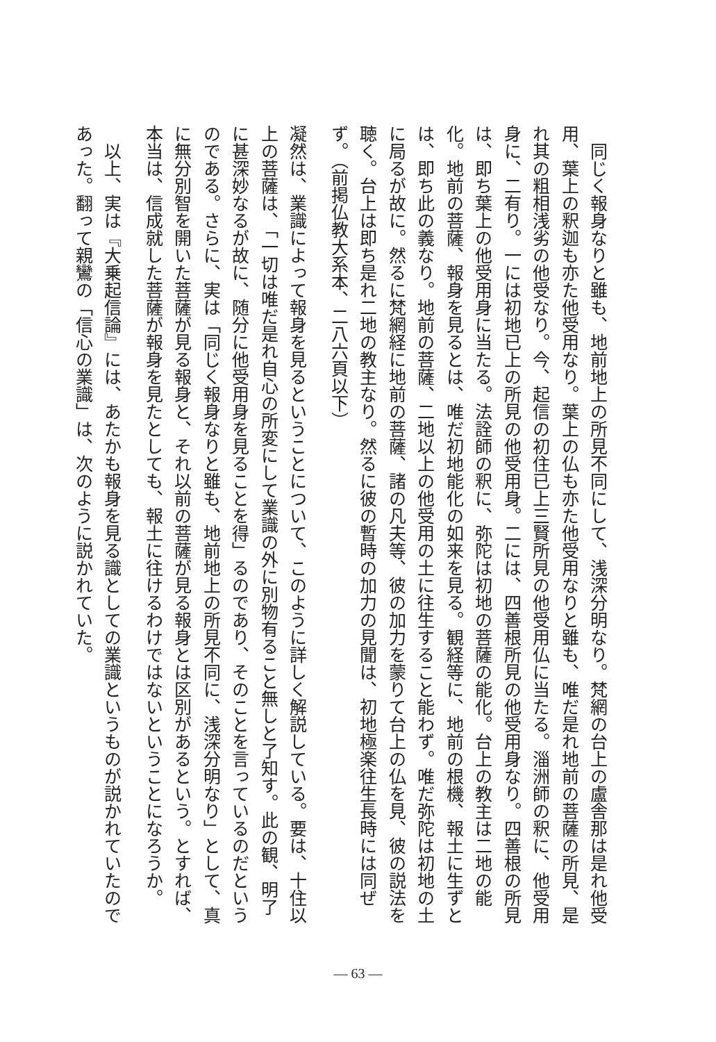同じく報身なりと雖も、地前地上の所見不同にして、浅深分明なり。梵網の台上の盧舎那は是れ他受用、葉上の釈迦も亦た他受用なり。葉上の仏も亦た他受用なりと雖も、唯だ是れ地前の菩薩の所見、是れ其の粗相浅劣の他受なり。今、起信の初住已上三賢所見の他受用仏に当たる。淄洲師の釈に、他受用身に、二有り。一には初地已上の所見の他受用身。二には、四善根所見の他受用身なり。四善根の所見は、即ち葉上の他受用身に当たる。法詮師の釈に、弥陀は初地の菩薩の能化。台上の教主は二地の能化。地前の菩薩、報身を見るとは、唯だ初地能化の如来を見る。観経等に、地前の根機、報土に生ずとは、即ち此の義なり。地前の菩薩、二地以上の他受用の土に往生すること能わず。唯だ弥陀は初地の土に局るが故に。然るに梵網経に地前の菩薩、諸の凡夫等、彼の加力を蒙りて台上の仏を見、彼の説法を聴く。台上は即ち是れ二地の教主なり。然るに彼の暫時の加力の見聞は、初地極楽往生長時には同ぜず。（前掲仏教大系本、二八六頁以下）
凝然は、業識によって報身を見るということについて、このように詳しく解説している。要は、十住以上の菩薩は、「一切は唯だ是れ自心の所変にして業識の外に別物有ること無しと了知す。此の観、明了に甚深妙なるが故に、随分に他受用身を見ることを得」るのであり、そのことを言っているのだというのである。さらに、実は「同じく報身なりと雖も、地前地上の所見不同に、浅深分明なり」として、真に無分別智を開いた菩薩が見る報身と、それ以前の菩薩が見る報身とは区別があるという。とすれば、本当は、信成就した菩薩が報身を見たとしても、報土に往けるわけではないということになろうか。
以上、実は『大乗起信論』には、あたかも報身を見る識としての業識というものが説かれていたのであった。翻って親鸞の「信心の業識」は、次のように説かれていた。
— 63 —